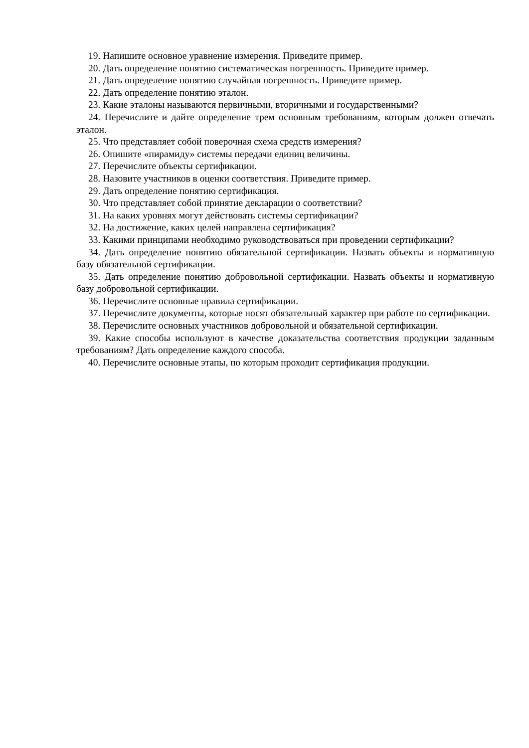19. Напишите основное уравнение измерения. Приведите пример.
20. Дать определение понятию систематическая погрешность. Приведите пример.
21. Дать определение понятию случайная погрешность. Приведите пример.
22. Дать определение понятию эталон.
23. Какие эталоны называются первичными, вторичными и государственными?
24. Перечислите и дайте определение трем основным требованиям, которым должен отвечать эталон.
25. Что представляет собой поверочная схема средств измерения?
26. Опишите «пирамиду» системы передачи единиц величины.
27. Перечислите объекты сертификации.
28. Назовите участников в оценки соответствия. Приведите пример.
29. Дать определение понятию сертификация.
30. Что представляет собой принятие декларации о соответствии?
31. На каких уровнях могут действовать системы сертификации?
32. На достижение, каких целей направлена сертификация?
33. Какими принципами необходимо руководствоваться при проведении сертификации?
34. Дать определение понятию обязательной сертификации. Назвать объекты и нормативную базу обязательной сертификации.
35. Дать определение понятию добровольной сертификации. Назвать объекты и нормативную базу добровольной сертификации.
36. Перечислите основные правила сертификации.
37. Перечислите документы, которые носят обязательный характер при работе по сертификации.
38. Перечислите основных участников добровольной и обязательной сертификации.
39. Какие способы используют в качестве доказательства соответствия продукции заданным требованиям? Дать определение каждого способа.
40. Перечислите основные этапы, по которым проходит сертификация продукции.